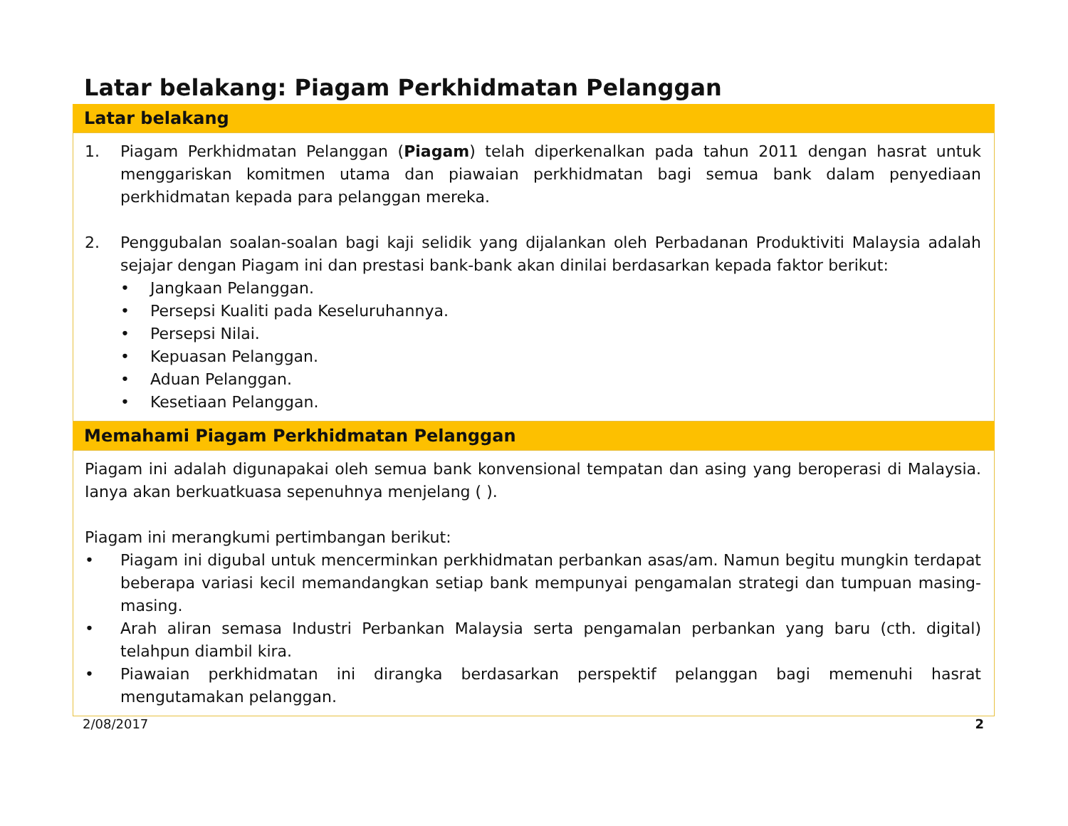Latar belakang: Piagam Perkhidmatan Pelanggan
Latar belakang
1. Piagam Perkhidmatan Pelanggan (Piagam) telah diperkenalkan pada tahun 2011 dengan hasrat untuk menggariskan komitmen utama dan piawaian perkhidmatan bagi semua bank dalam penyediaan perkhidmatan kepada para pelanggan mereka.
2. Penggubalan soalan-soalan bagi kaji selidik yang dijalankan oleh Perbadanan Produktiviti Malaysia adalah sejajar dengan Piagam ini dan prestasi bank-bank akan dinilai berdasarkan kepada faktor berikut:
• Jangkaan Pelanggan.
• Persepsi Kualiti pada Keseluruhannya.
• Persepsi Nilai.
• Kepuasan Pelanggan.
• Aduan Pelanggan.
• Kesetiaan Pelanggan.
Memahami Piagam Perkhidmatan Pelanggan
Piagam ini adalah digunapakai oleh semua bank konvensional tempatan dan asing yang beroperasi di Malaysia. Ianya akan berkuatkuasa sepenuhnya menjelang ( ).
Piagam ini merangkumi pertimbangan berikut:
• Piagam ini digubal untuk mencerminkan perkhidmatan perbankan asas/am. Namun begitu mungkin terdapat beberapa variasi kecil memandangkan setiap bank mempunyai pengamalan strategi dan tumpuan masing-masing.
• Arah aliran semasa Industri Perbankan Malaysia serta pengamalan perbankan yang baru (cth. digital) telahpun diambil kira.
• Piawaian perkhidmatan ini dirangka berdasarkan perspektif pelanggan bagi memenuhi hasrat mengutamakan pelanggan.
2/08/2017 2